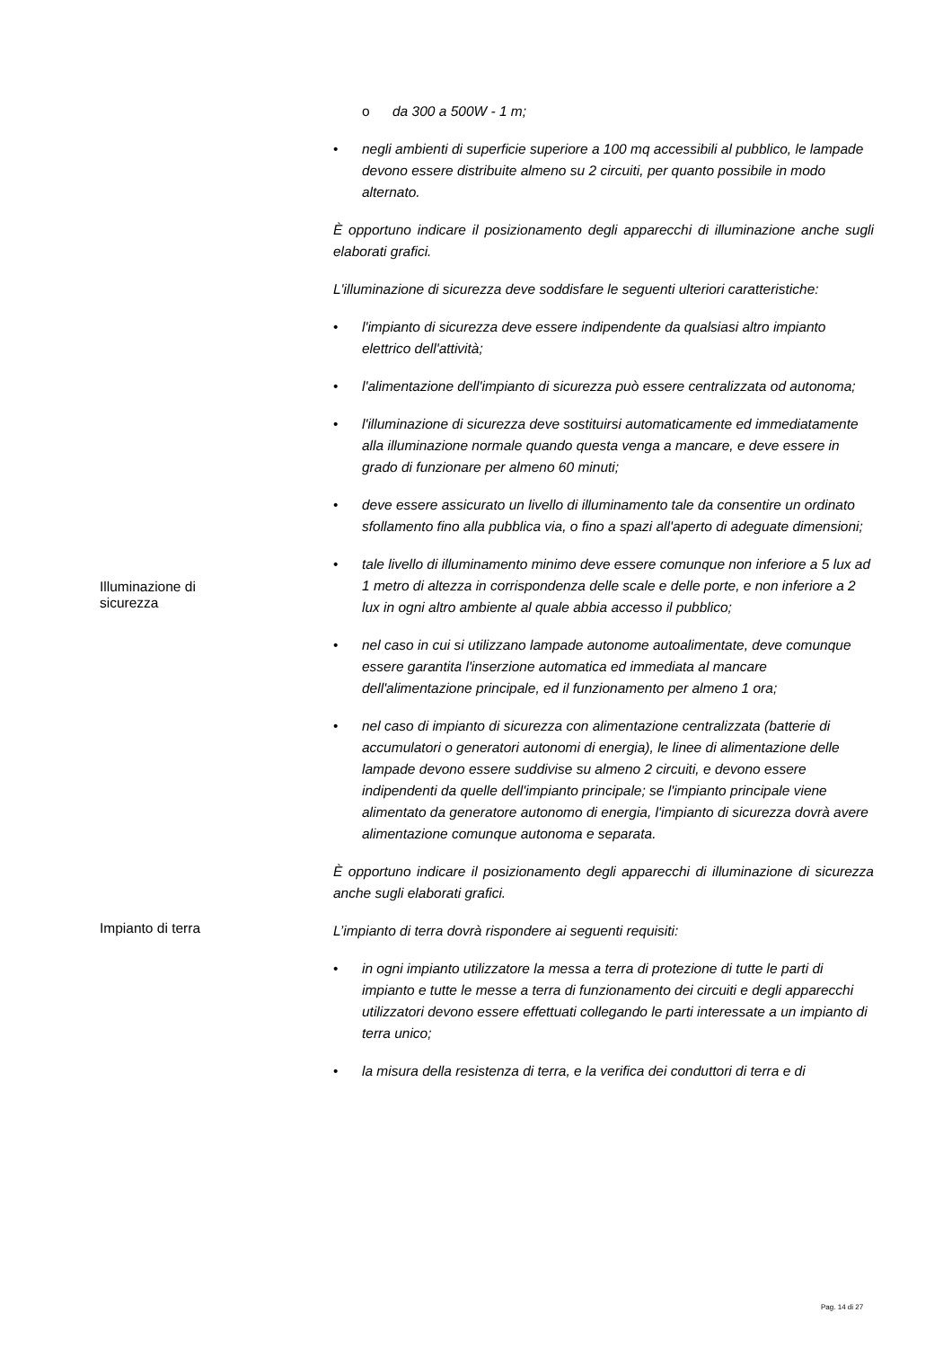o da 300 a 500W - 1 m;
• negli ambienti di superficie superiore a 100 mq accessibili al pubblico, le lampade devono essere distribuite almeno su 2 circuiti, per quanto possibile in modo alternato.
È opportuno indicare il posizionamento degli apparecchi di illuminazione anche sugli elaborati grafici.
L'illuminazione di sicurezza deve soddisfare le seguenti ulteriori caratteristiche:
• l'impianto di sicurezza deve essere indipendente da qualsiasi altro impianto elettrico dell'attività;
• l'alimentazione dell'impianto di sicurezza può essere centralizzata od autonoma;
• l'illuminazione di sicurezza deve sostituirsi automaticamente ed immediatamente alla illuminazione normale quando questa venga a mancare, e deve essere in grado di funzionare per almeno 60 minuti;
• deve essere assicurato un livello di illuminamento tale da consentire un ordinato sfollamento fino alla pubblica via, o fino a spazi all'aperto di adeguate dimensioni;
Illuminazione di sicurezza
• tale livello di illuminamento minimo deve essere comunque non inferiore a 5 lux ad 1 metro di altezza in corrispondenza delle scale e delle porte, e non inferiore a 2 lux in ogni altro ambiente al quale abbia accesso il pubblico;
• nel caso in cui si utilizzano lampade autonome autoalimentate, deve comunque essere garantita l'inserzione automatica ed immediata al mancare dell'alimentazione principale, ed il funzionamento per almeno 1 ora;
• nel caso di impianto di sicurezza con alimentazione centralizzata (batterie di accumulatori o generatori autonomi di energia), le linee di alimentazione delle lampade devono essere suddivise su almeno 2 circuiti, e devono essere indipendenti da quelle dell'impianto principale; se l'impianto principale viene alimentato da generatore autonomo di energia, l'impianto di sicurezza dovrà avere alimentazione comunque autonoma e separata.
È opportuno indicare il posizionamento degli apparecchi di illuminazione di sicurezza anche sugli elaborati grafici.
Impianto di terra
L’impianto di terra dovrà rispondere ai seguenti requisiti:
• in ogni impianto utilizzatore la messa a terra di protezione di tutte le parti di impianto e tutte le messe a terra di funzionamento dei circuiti e degli apparecchi utilizzatori devono essere effettuati collegando le parti interessate a un impianto di terra unico;
• la misura della resistenza di terra, e la verifica dei conduttori di terra e di
Pag. 14 di 27